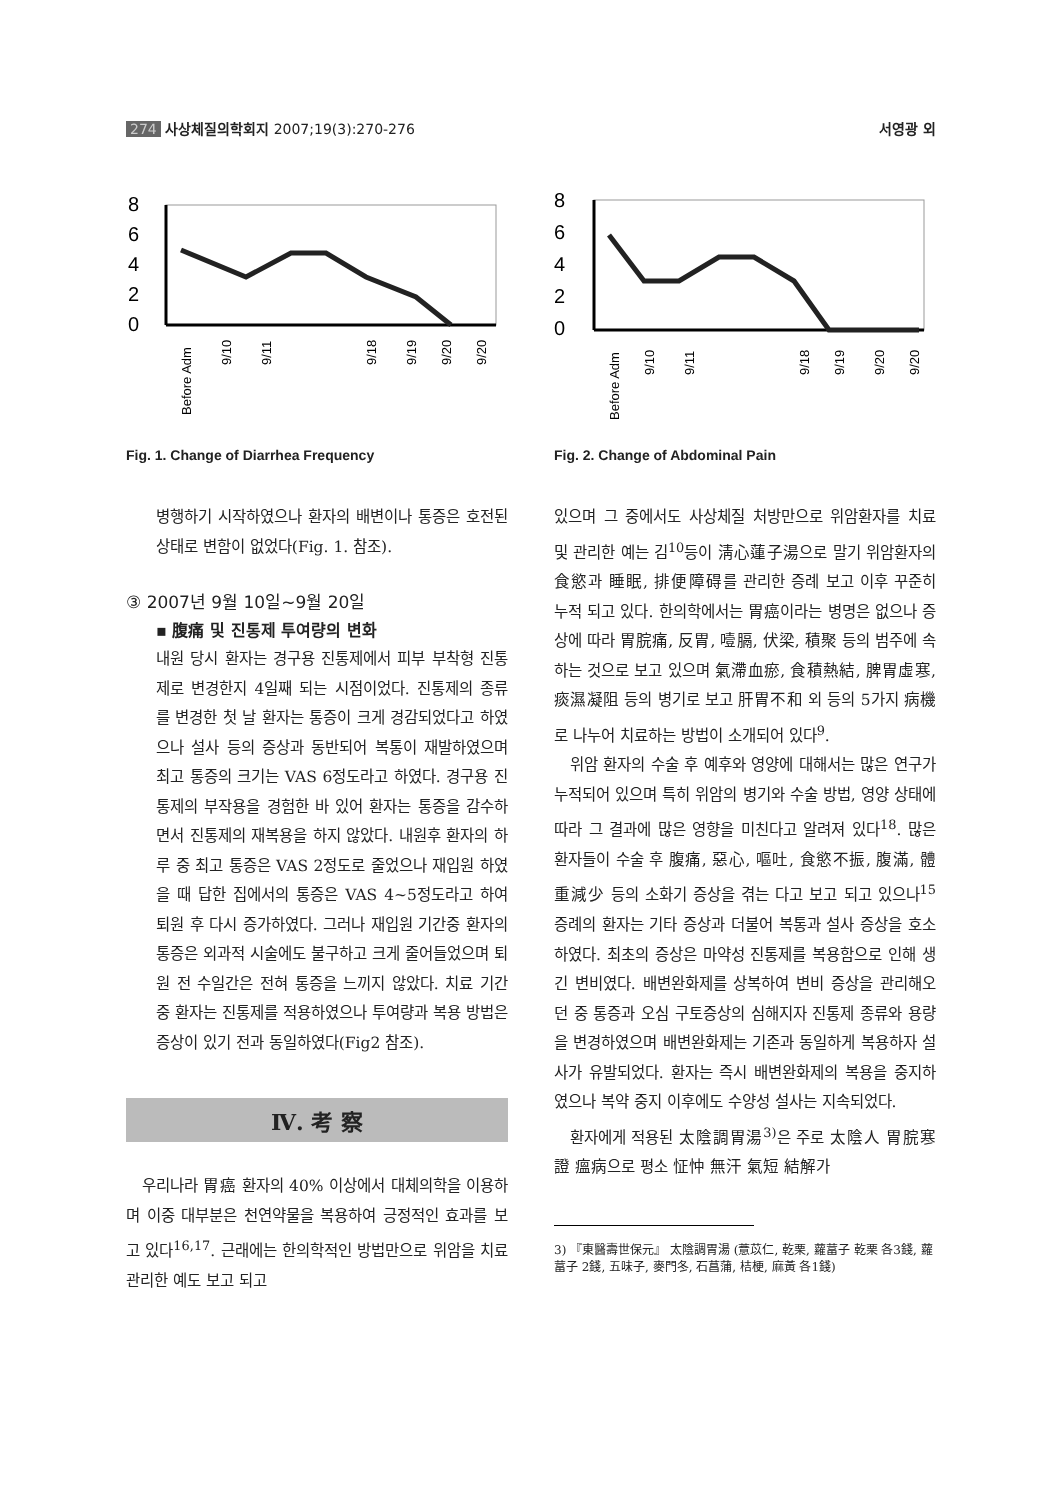274 사상체질의학회지 2007;19(3):270-276 서영광 외
8
6
4
2
0
Before Adm
9/10
9/11
9/18
9/19
9/20
9/20
Fig. 1. Change of Diarrhea Frequency
병행하기 시작하였으나 환자의 배변이나 통증은 호전된 상태로 변함이 없었다(Fig. 1. 참조).
③ 2007년 9월 10일~9월 20일
▪ 腹痛 및 진통제 투여량의 변화
내원 당시 환자는 경구용 진통제에서 피부 부착형 진통제로 변경한지 4일째 되는 시점이었다. 진통제의 종류를 변경한 첫 날 환자는 통증이 크게 경감되었다고 하였으나 설사 등의 증상과 동반되어 복통이 재발하였으며 최고 통증의 크기는 VAS 6정도라고 하였다. 경구용 진통제의 부작용을 경험한 바 있어 환자는 통증을 감수하면서 진통제의 재복용을 하지 않았다. 내원후 환자의 하루 중 최고 통증은 VAS 2정도로 줄었으나 재입원 하였을 때 답한 집에서의 통증은 VAS 4~5정도라고 하여 퇴원 후 다시 증가하였다. 그러나 재입원 기간중 환자의 통증은 외과적 시술에도 불구하고 크게 줄어들었으며 퇴원 전 수일간은 전혀 통증을 느끼지 않았다. 치료 기간 중 환자는 진통제를 적용하였으나 투여량과 복용 방법은 증상이 있기 전과 동일하였다(Fig2 참조).
Ⅳ. 考 察
우리나라 胃癌 환자의 40% 이상에서 대체의학을 이용하며 이중 대부분은 천연약물을 복용하여 긍정적인 효과를 보고 있다<sup>16,17</sup>. 근래에는 한의학적인 방법만으로 위암을 치료 관리한 예도 보고 되고
8
6
4
2
0
Before Adm
9/10
9/11
9/18
9/19
9/20
9/20
Fig. 2. Change of Abdominal Pain
있으며 그 중에서도 사상체질 처방만으로 위암환자를 치료 및 관리한 예는 김<sup>10</sup>등이 淸心蓮子湯으로 말기 위암환자의 食慾과 睡眠, 排便障碍를 관리한 증례 보고 이후 꾸준히 누적 되고 있다. 한의학에서는 胃癌이라는 병명은 없으나 증상에 따라 胃脘痛, 反胃, 噎膈, 伏梁, 積聚 등의 범주에 속하는 것으로 보고 있으며 氣滯血瘀, 食積熱結, 脾胃虛寒, 痰濕凝阻 등의 병기로 보고 肝胃不和 외 등의 5가지 病機로 나누어 치료하는 방법이 소개되어 있다<sup>9</sup>.
위암 환자의 수술 후 예후와 영양에 대해서는 많은 연구가 누적되어 있으며 특히 위암의 병기와 수술 방법, 영양 상태에 따라 그 결과에 많은 영향을 미친다고 알려져 있다<sup>18</sup>. 많은 환자들이 수술 후 腹痛, 惡心, 嘔吐, 食慾不振, 腹滿, 體重減少 등의 소화기 증상을 겪는 다고 보고 되고 있으나<sup>15</sup> 증례의 환자는 기타 증상과 더불어 복통과 설사 증상을 호소하였다. 최초의 증상은 마약성 진통제를 복용함으로 인해 생긴 변비였다. 배변완화제를 상복하여 변비 증상을 관리해오던 중 통증과 오심 구토증상의 심해지자 진통제 종류와 용량을 변경하였으며 배변완화제는 기존과 동일하게 복용하자 설사가 유발되었다. 환자는 즉시 배변완화제의 복용을 중지하였으나 복약 중지 이후에도 수양성 설사는 지속되었다.
환자에게 적용된 太陰調胃湯<sup>3)</sup>은 주로 太陰人 胃脘寒證 瘟病으로 평소 怔忡 無汗 氣短 結解가
3) 『東醫壽世保元』 太陰調胃湯 (薏苡仁, 乾栗, 蘿葍子 乾栗 各3錢, 蘿葍子 2錢, 五味子, 麥門冬, 石菖蒲, 桔梗, 麻黃 各1錢)